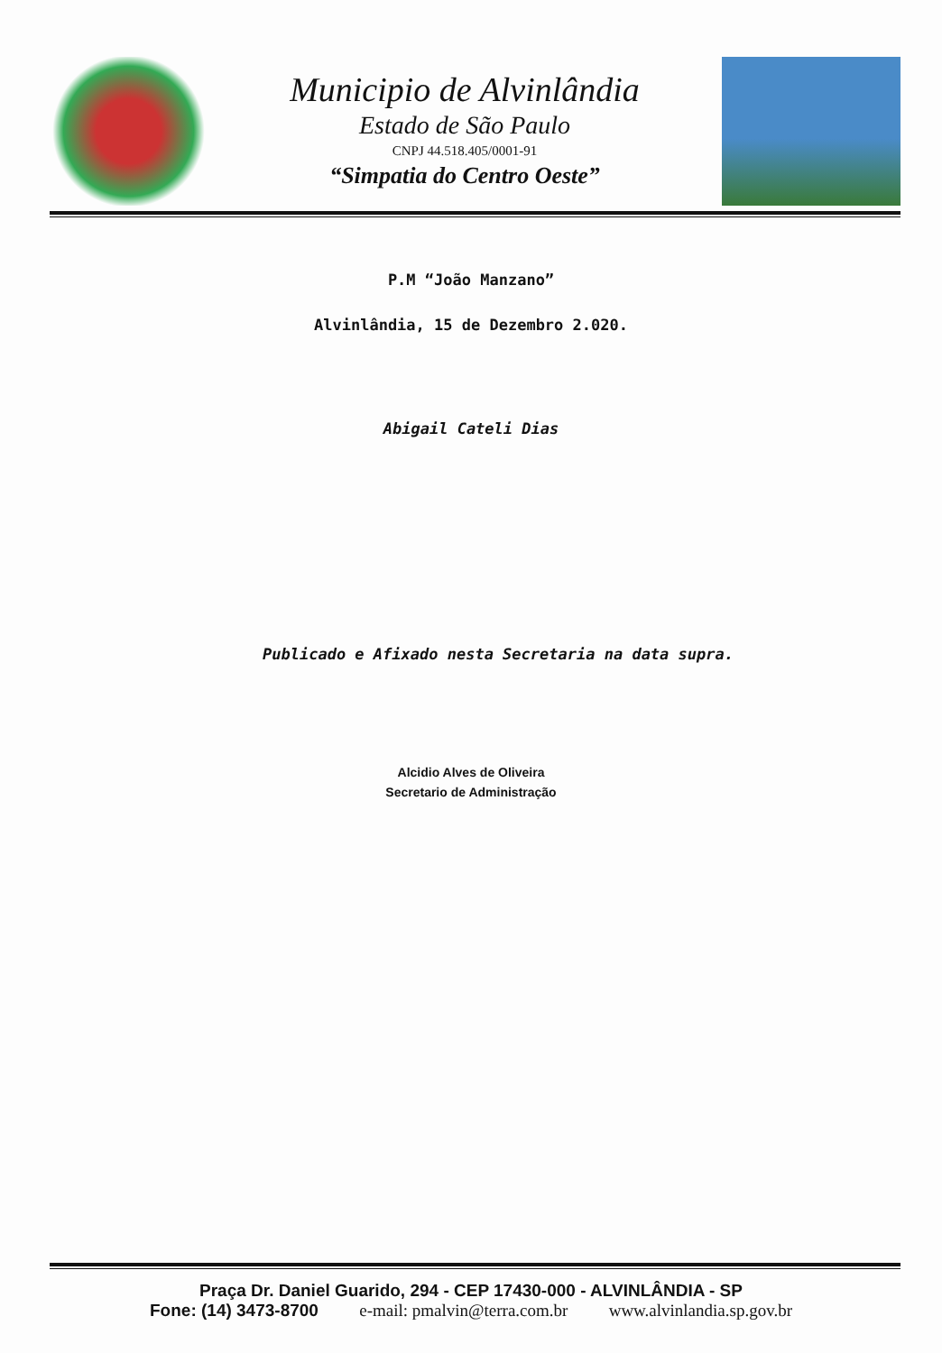Municipio de Alvinlândia
Estado de São Paulo
CNPJ 44.518.405/0001-91
“Simpatia do Centro Oeste”
P.M “João Manzano”
Alvinlândia, 15 de Dezembro 2.020.
Abigail Cateli Dias
Publicado e Afixado nesta Secretaria na data supra.
Alcidio Alves de Oliveira
Secretario de Administração
Praça Dr. Daniel Guarido, 294 - CEP 17430-000 - ALVINLÂNDIA - SP
Fone: (14) 3473-8700 e-mail: pmalvin@terra.com.br www.alvinlandia.sp.gov.br